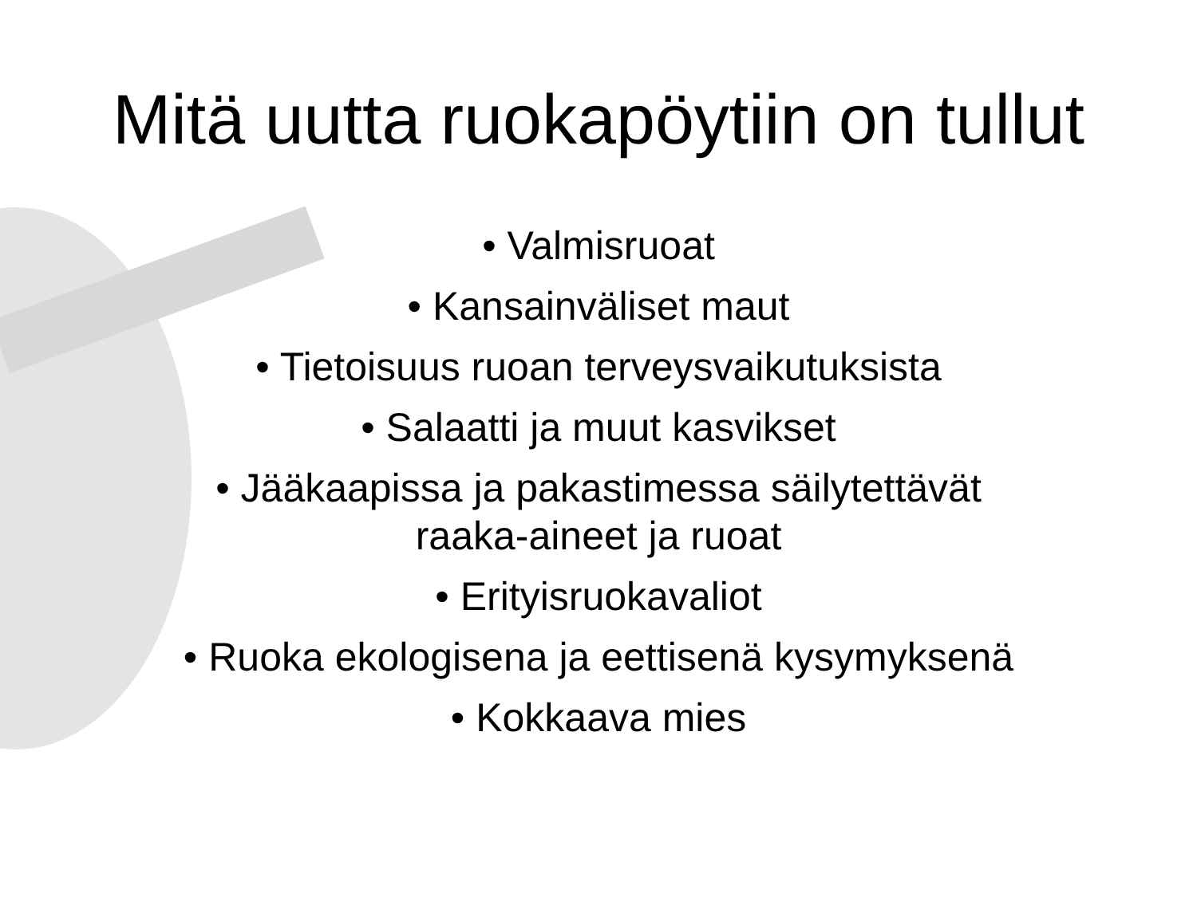Mitä uutta ruokapöytiin on tullut
• Valmisruoat
• Kansainväliset maut
• Tietoisuus ruoan terveysvaikutuksista
• Salaatti ja muut kasvikset
• Jääkaapissa ja pakastimessa säilytettävät
raaka-aineet ja ruoat
• Erityisruokavaliot
• Ruoka ekologisena ja eettisenä kysymyksenä
• Kokkaava mies